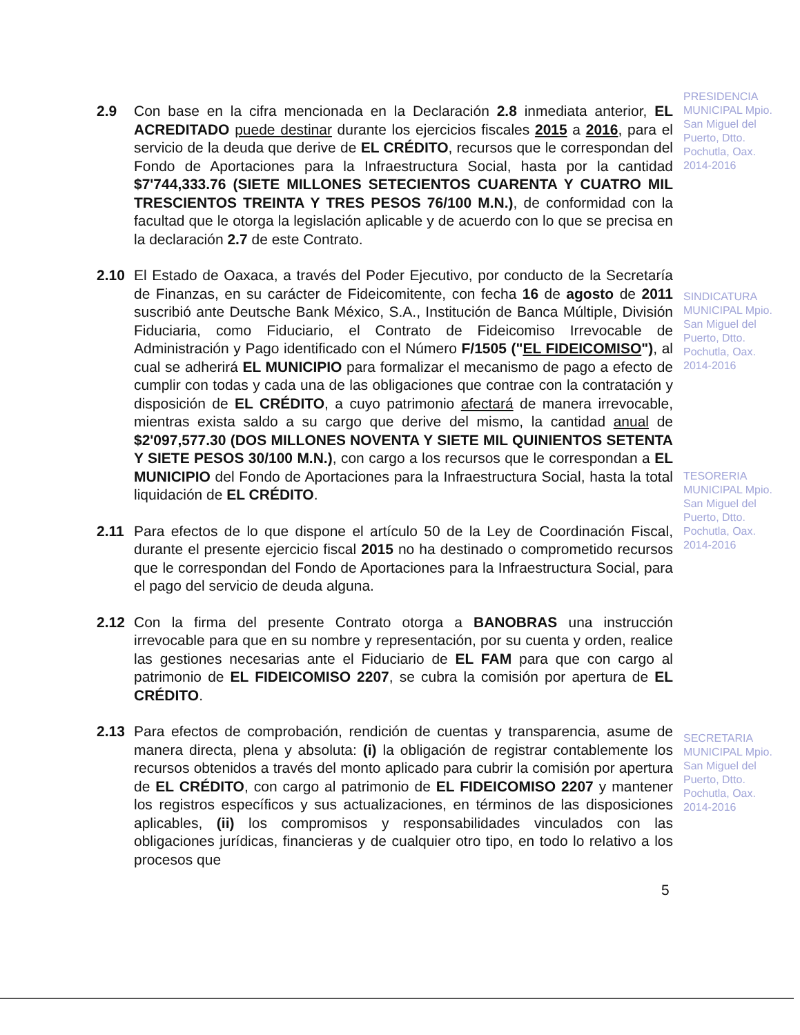PRESIDENCIA MUNICIPAL Mpio. San Miguel del Puerto, Dtto. Pochutla, Oax. 2014-2016
SINDICATURA MUNICIPAL Mpio. San Miguel del Puerto, Dtto. Pochutla, Oax. 2014-2016
TESORERIA MUNICIPAL Mpio. San Miguel del Puerto, Dtto. Pochutla, Oax. 2014-2016
SECRETARIA MUNICIPAL Mpio. San Miguel del Puerto, Dtto. Pochutla, Oax. 2014-2016
2.9 Con base en la cifra mencionada en la Declaración 2.8 inmediata anterior, EL ACREDITADO puede destinar durante los ejercicios fiscales 2015 a 2016, para el servicio de la deuda que derive de EL CRÉDITO, recursos que le correspondan del Fondo de Aportaciones para la Infraestructura Social, hasta por la cantidad $7'744,333.76 (SIETE MILLONES SETECIENTOS CUARENTA Y CUATRO MIL TRESCIENTOS TREINTA Y TRES PESOS 76/100 M.N.), de conformidad con la facultad que le otorga la legislación aplicable y de acuerdo con lo que se precisa en la declaración 2.7 de este Contrato.
2.10 El Estado de Oaxaca, a través del Poder Ejecutivo, por conducto de la Secretaría de Finanzas, en su carácter de Fideicomitente, con fecha 16 de agosto de 2011 suscribió ante Deutsche Bank México, S.A., Institución de Banca Múltiple, División Fiduciaria, como Fiduciario, el Contrato de Fideicomiso Irrevocable de Administración y Pago identificado con el Número F/1505 ("EL FIDEICOMISO"), al cual se adherirá EL MUNICIPIO para formalizar el mecanismo de pago a efecto de cumplir con todas y cada una de las obligaciones que contrae con la contratación y disposición de EL CRÉDITO, a cuyo patrimonio afectará de manera irrevocable, mientras exista saldo a su cargo que derive del mismo, la cantidad anual de $2'097,577.30 (DOS MILLONES NOVENTA Y SIETE MIL QUINIENTOS SETENTA Y SIETE PESOS 30/100 M.N.), con cargo a los recursos que le correspondan a EL MUNICIPIO del Fondo de Aportaciones para la Infraestructura Social, hasta la total liquidación de EL CRÉDITO.
2.11 Para efectos de lo que dispone el artículo 50 de la Ley de Coordinación Fiscal, durante el presente ejercicio fiscal 2015 no ha destinado o comprometido recursos que le correspondan del Fondo de Aportaciones para la Infraestructura Social, para el pago del servicio de deuda alguna.
2.12 Con la firma del presente Contrato otorga a BANOBRAS una instrucción irrevocable para que en su nombre y representación, por su cuenta y orden, realice las gestiones necesarias ante el Fiduciario de EL FAM para que con cargo al patrimonio de EL FIDEICOMISO 2207, se cubra la comisión por apertura de EL CRÉDITO.
2.13 Para efectos de comprobación, rendición de cuentas y transparencia, asume de manera directa, plena y absoluta: (i) la obligación de registrar contablemente los recursos obtenidos a través del monto aplicado para cubrir la comisión por apertura de EL CRÉDITO, con cargo al patrimonio de EL FIDEICOMISO 2207 y mantener los registros específicos y sus actualizaciones, en términos de las disposiciones aplicables, (ii) los compromisos y responsabilidades vinculados con las obligaciones jurídicas, financieras y de cualquier otro tipo, en todo lo relativo a los procesos que
5